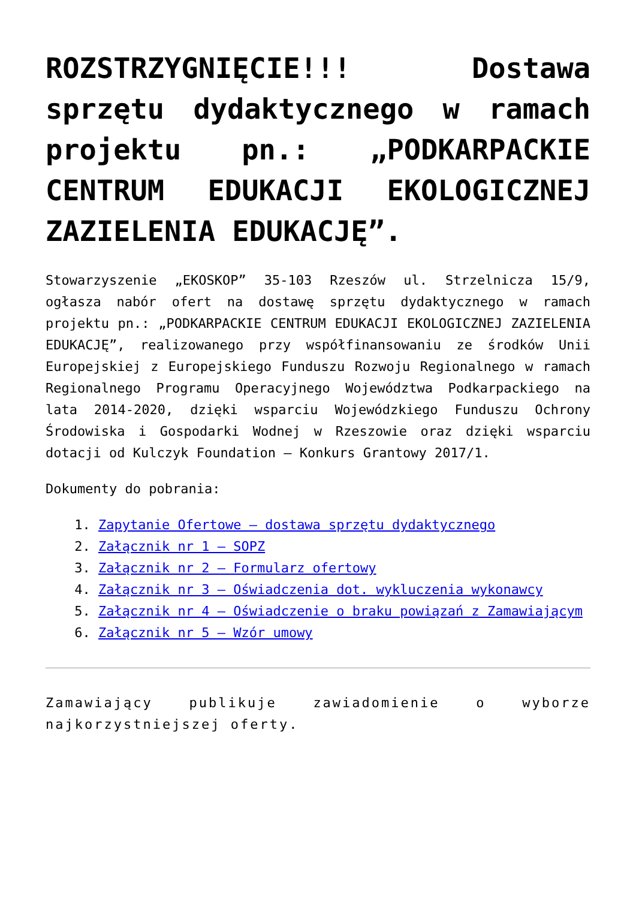ROZSTRZYGNIĘCIE!!! Dostawa sprzętu dydaktycznego w ramach projektu pn.: „PODKARPACKIE CENTRUM EDUKACJI EKOLOGICZNEJ ZAZIELENIA EDUKACJĘ”.
Stowarzyszenie „EKOSKOP” 35-103 Rzeszów ul. Strzelnicza 15/9, ogłasza nabór ofert na dostawę sprzętu dydaktycznego w ramach projektu pn.: „PODKARPACKIE CENTRUM EDUKACJI EKOLOGICZNEJ ZAZIELENIA EDUKACJĘ”, realizowanego przy współfinansowaniu ze środków Unii Europejskiej z Europejskiego Funduszu Rozwoju Regionalnego w ramach Regionalnego Programu Operacyjnego Województwa Podkarpackiego na lata 2014-2020, dzięki wsparciu Wojewódzkiego Funduszu Ochrony Środowiska i Gospodarki Wodnej w Rzeszowie oraz dzięki wsparciu dotacji od Kulczyk Foundation – Konkurs Grantowy 2017/1.
Dokumenty do pobrania:
1. Zapytanie Ofertowe – dostawa sprzętu dydaktycznego
2. Załącznik nr 1 – SOPZ
3. Załącznik nr 2 – Formularz ofertowy
4. Załącznik nr 3 – Oświadczenia dot. wykluczenia wykonawcy
5. Załącznik nr 4 – Oświadczenie o braku powiązań z Zamawiającym
6. Załącznik nr 5 – Wzór umowy
Zamawiający publikuje zawiadomienie o wyborze najkorzystniejszej oferty.